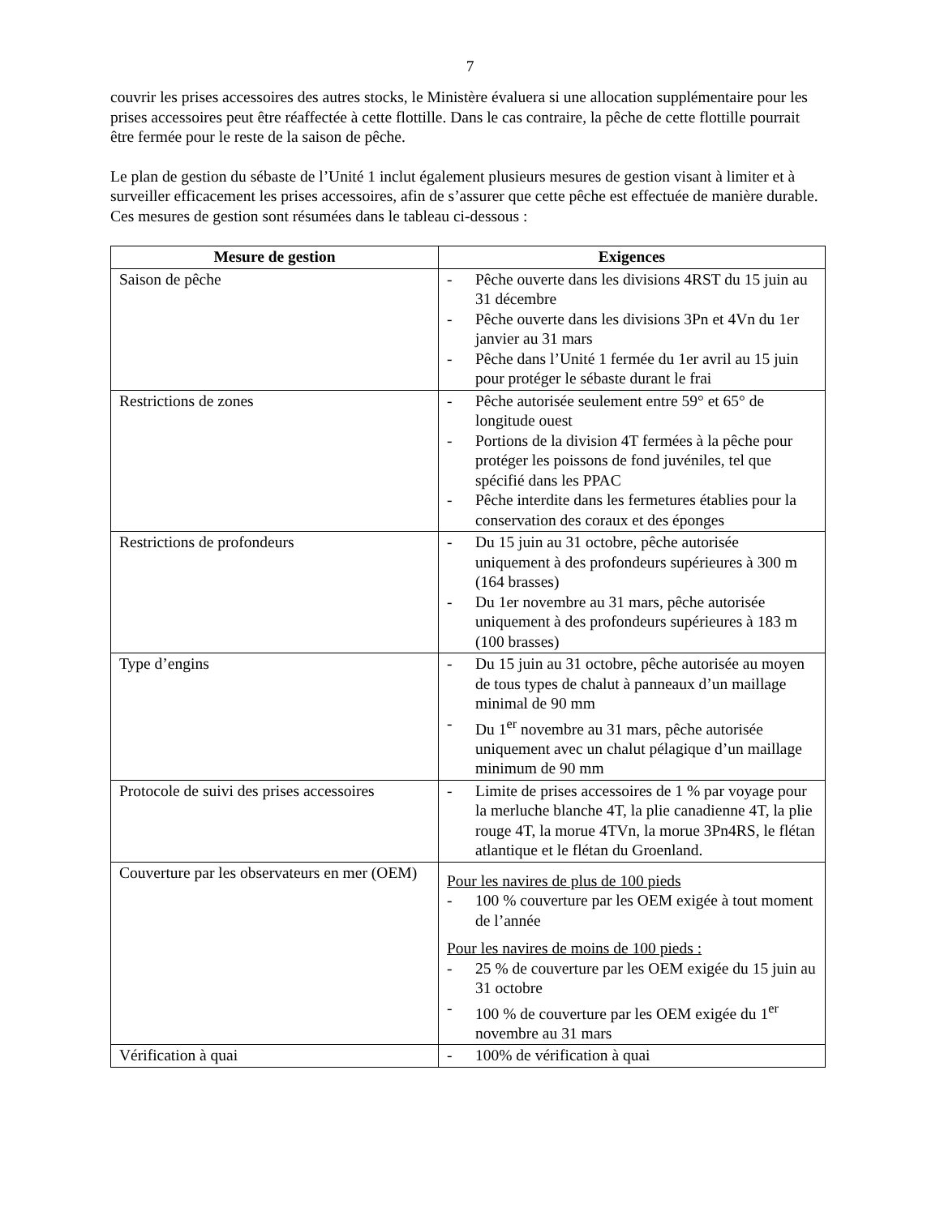7
couvrir les prises accessoires des autres stocks, le Ministère évaluera si une allocation supplémentaire pour les prises accessoires peut être réaffectée à cette flottille. Dans le cas contraire, la pêche de cette flottille pourrait être fermée pour le reste de la saison de pêche.
Le plan de gestion du sébaste de l’Unité 1 inclut également plusieurs mesures de gestion visant à limiter et à surveiller efficacement les prises accessoires, afin de s’assurer que cette pêche est effectuée de manière durable. Ces mesures de gestion sont résumées dans le tableau ci-dessous :
| Mesure de gestion | Exigences |
| --- | --- |
| Saison de pêche | - Pêche ouverte dans les divisions 4RST du 15 juin au 31 décembre - Pêche ouverte dans les divisions 3Pn et 4Vn du 1er janvier au 31 mars - Pêche dans l’Unité 1 fermée du 1er avril au 15 juin pour protéger le sébaste durant le frai |
| Restrictions de zones | - Pêche autorisée seulement entre 59° et 65° de longitude ouest - Portions de la division 4T fermées à la pêche pour protéger les poissons de fond juvéniles, tel que spécifié dans les PPAC - Pêche interdite dans les fermetures établies pour la conservation des coraux et des éponges |
| Restrictions de profondeurs | - Du 15 juin au 31 octobre, pêche autorisée uniquement à des profondeurs supérieures à 300 m (164 brasses) - Du 1er novembre au 31 mars, pêche autorisée uniquement à des profondeurs supérieures à 183 m (100 brasses) |
| Type d’engins | - Du 15 juin au 31 octobre, pêche autorisée au moyen de tous types de chalut à panneaux d’un maillage minimal de 90 mm - Du 1<sup>er</sup> novembre au 31 mars, pêche autorisée uniquement avec un chalut pélagique d’un maillage minimum de 90 mm |
| Protocole de suivi des prises accessoires | - Limite de prises accessoires de 1 % par voyage pour la merluche blanche 4T, la plie canadienne 4T, la plie rouge 4T, la morue 4TVn, la morue 3Pn4RS, le flétan atlantique et le flétan du Groenland. |
| Couverture par les observateurs en mer (OEM) | Pour les navires de plus de 100 pieds - 100 % couverture par les OEM exigée à tout moment de l’année Pour les navires de moins de 100 pieds : - 25 % de couverture par les OEM exigée du 15 juin au 31 octobre - 100 % de couverture par les OEM exigée du 1<sup>er</sup> novembre au 31 mars |
| Vérification à quai | - 100% de vérification à quai |